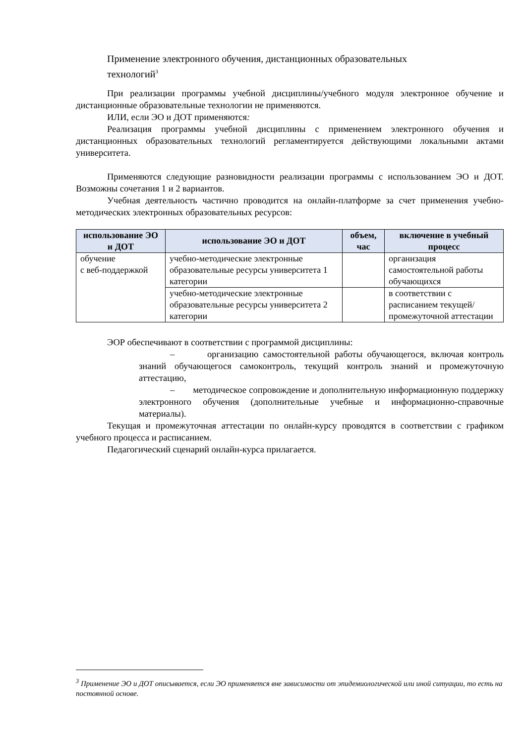Применение электронного обучения, дистанционных образовательных технологий<sup>3</sup>
При реализации программы учебной дисциплины/учебного модуля электронное обучение и дистанционные образовательные технологии не применяются.
ИЛИ, если ЭО и ДОТ применяются:
Реализация программы учебной дисциплины с применением электронного обучения и дистанционных образовательных технологий регламентируется действующими локальными актами университета.
Применяются следующие разновидности реализации программы с использованием ЭО и ДОТ. Возможны сочетания 1 и 2 вариантов.
Учебная деятельность частично проводится на онлайн-платформе за счет применения учебно-методических электронных образовательных ресурсов:
| использование ЭО и ДОТ | использование ЭО и ДОТ | объем, час | включение в учебный процесс |
| --- | --- | --- | --- |
| обучение с веб-поддержкой | учебно-методические электронные образовательные ресурсы университета 1 категории | | организация самостоятельной работы обучающихся |
| | учебно-методические электронные образовательные ресурсы университета 2 категории | | в соответствии с расписанием текущей/промежуточной аттестации |
ЭОР обеспечивают в соответствии с программой дисциплины:
– организацию самостоятельной работы обучающегося, включая контроль знаний обучающегося самоконтроль, текущий контроль знаний и промежуточную аттестацию,
– методическое сопровождение и дополнительную информационную поддержку электронного обучения (дополнительные учебные и информационно-справочные материалы).
Текущая и промежуточная аттестации по онлайн-курсу проводятся в соответствии с графиком учебного процесса и расписанием.
Педагогический сценарий онлайн-курса прилагается.
<sup>3</sup> Применение ЭО и ДОТ описывается, если ЭО применяется вне зависимости от эпидемиологической или иной ситуации, то есть на постоянной основе.